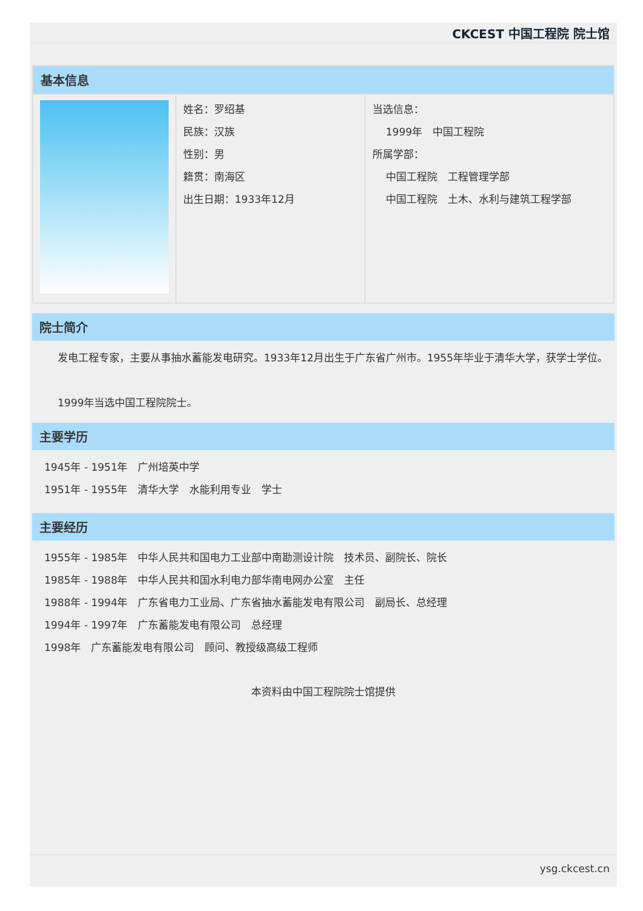CKCEST 中国工程院 院士馆
| 基本信息 | | |
| | 姓名：罗绍基 民族：汉族 性别：男 籍贯：南海区 出生日期：1933年12月 | 当选信息： 1999年 中国工程院 所属学部： 中国工程院 工程管理学部 中国工程院 土木、水利与建筑工程学部 |
院士简介
　　发电工程专家，主要从事抽水蓄能发电研究。1933年12月出生于广东省广州市。1955年毕业于清华大学，获学士学位。
　　1999年当选中国工程院院士。
主要学历
1945年 - 1951年　广州培英中学
1951年 - 1955年　清华大学　水能利用专业　学士
主要经历
1955年 - 1985年　中华人民共和国电力工业部中南勘测设计院　技术员、副院长、院长
1985年 - 1988年　中华人民共和国水利电力部华南电网办公室　主任
1988年 - 1994年　广东省电力工业局、广东省抽水蓄能发电有限公司　副局长、总经理
1994年 - 1997年　广东蓄能发电有限公司　总经理
1998年　广东蓄能发电有限公司　顾问、教授级高级工程师
本资料由中国工程院院士馆提供
ysg.ckcest.cn